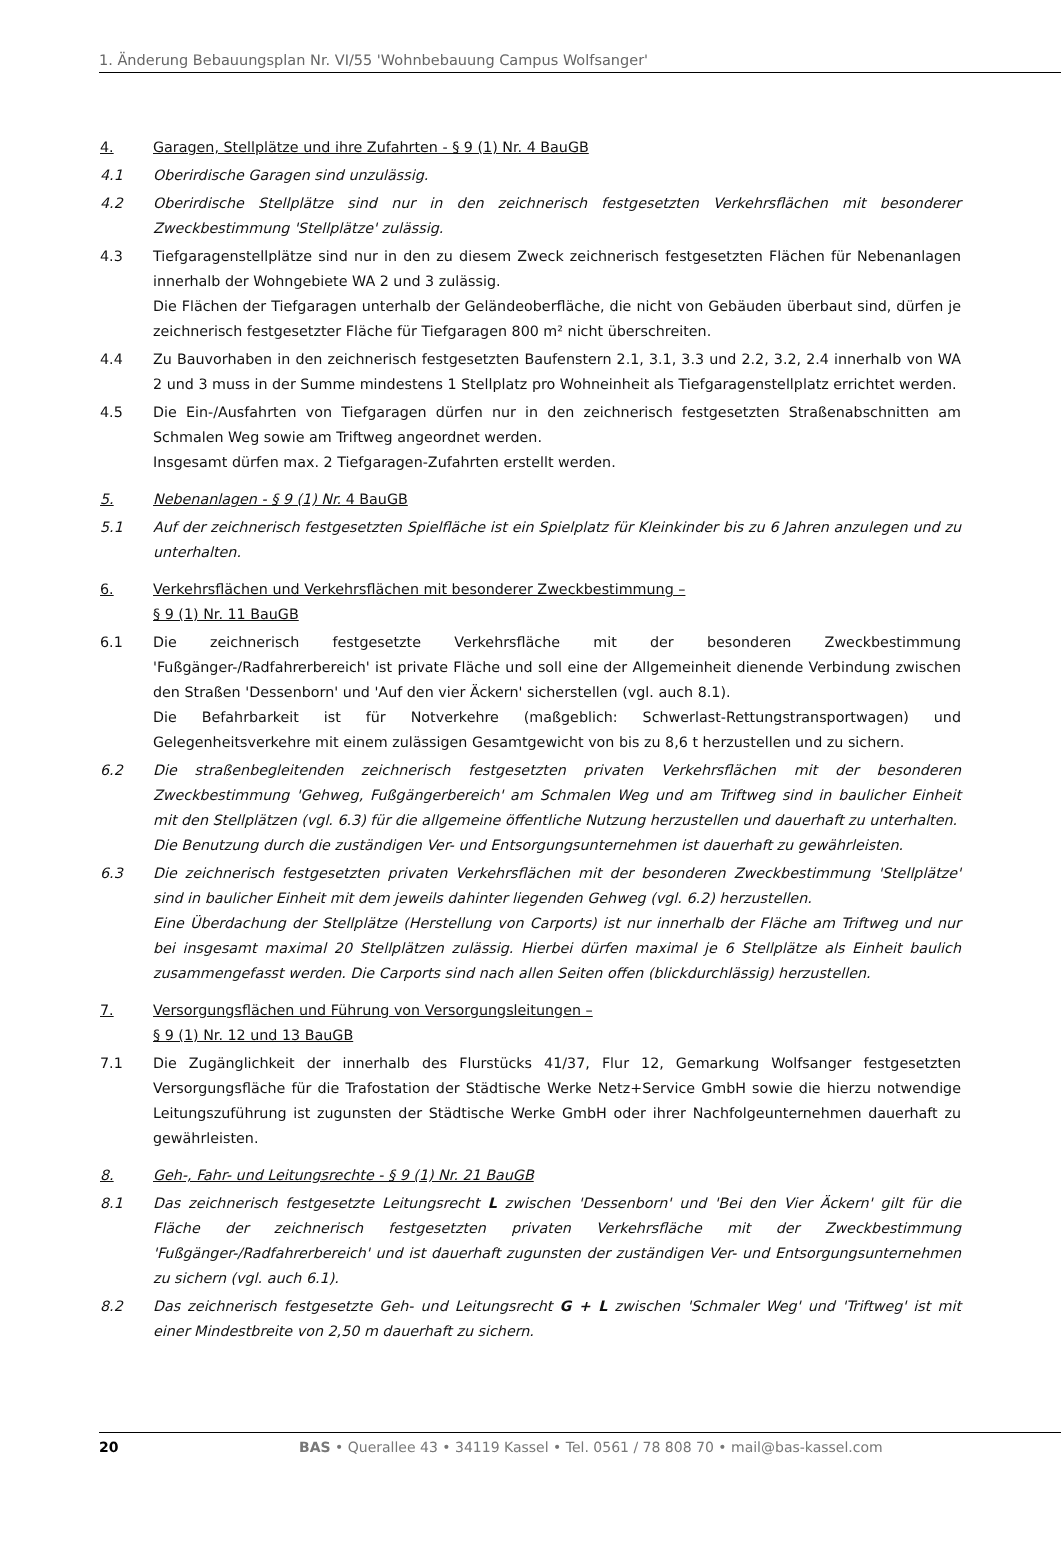1. Änderung Bebauungsplan Nr. VI/55 'Wohnbebauung Campus Wolfsanger'
4. Garagen, Stellplätze und ihre Zufahrten - § 9 (1) Nr. 4 BauGB
4.1 Oberirdische Garagen sind unzulässig.
4.2 Oberirdische Stellplätze sind nur in den zeichnerisch festgesetzten Verkehrsflächen mit besonderer Zweckbestimmung 'Stellplätze' zulässig.
4.3 Tiefgaragenstellplätze sind nur in den zu diesem Zweck zeichnerisch festgesetzten Flächen für Nebenanlagen innerhalb der Wohngebiete WA 2 und 3 zulässig.
Die Flächen der Tiefgaragen unterhalb der Geländeoberfläche, die nicht von Gebäuden überbaut sind, dürfen je zeichnerisch festgesetzter Fläche für Tiefgaragen 800 m² nicht überschreiten.
4.4 Zu Bauvorhaben in den zeichnerisch festgesetzten Baufenstern 2.1, 3.1, 3.3 und 2.2, 3.2, 2.4 innerhalb von WA 2 und 3 muss in der Summe mindestens 1 Stellplatz pro Wohneinheit als Tiefgaragenstellplatz errichtet werden.
4.5 Die Ein-/Ausfahrten von Tiefgaragen dürfen nur in den zeichnerisch festgesetzten Straßenabschnitten am Schmalen Weg sowie am Triftweg angeordnet werden.
Insgesamt dürfen max. 2 Tiefgaragen-Zufahrten erstellt werden.
5. Nebenanlagen - § 9 (1) Nr. 4 BauGB
5.1 Auf der zeichnerisch festgesetzten Spielfläche ist ein Spielplatz für Kleinkinder bis zu 6 Jahren anzulegen und zu unterhalten.
6. Verkehrsflächen und Verkehrsflächen mit besonderer Zweckbestimmung –
§ 9 (1) Nr. 11 BauGB
6.1 Die zeichnerisch festgesetzte Verkehrsfläche mit der besonderen Zweckbestimmung 'Fußgänger-/Radfahrerbereich' ist private Fläche und soll eine der Allgemeinheit dienende Verbindung zwischen den Straßen 'Dessenborn' und 'Auf den vier Äckern' sicherstellen (vgl. auch 8.1).
Die Befahrbarkeit ist für Notverkehre (maßgeblich: Schwerlast-Rettungstransportwagen) und Gelegenheitsverkehre mit einem zulässigen Gesamtgewicht von bis zu 8,6 t herzustellen und zu sichern.
6.2 Die straßenbegleitenden zeichnerisch festgesetzten privaten Verkehrsflächen mit der besonderen Zweckbestimmung 'Gehweg, Fußgängerbereich' am Schmalen Weg und am Triftweg sind in baulicher Einheit mit den Stellplätzen (vgl. 6.3) für die allgemeine öffentliche Nutzung herzustellen und dauerhaft zu unterhalten.
Die Benutzung durch die zuständigen Ver- und Entsorgungsunternehmen ist dauerhaft zu gewährleisten.
6.3 Die zeichnerisch festgesetzten privaten Verkehrsflächen mit der besonderen Zweckbestimmung 'Stellplätze' sind in baulicher Einheit mit dem jeweils dahinter liegenden Gehweg (vgl. 6.2) herzustellen.
Eine Überdachung der Stellplätze (Herstellung von Carports) ist nur innerhalb der Fläche am Triftweg und nur bei insgesamt maximal 20 Stellplätzen zulässig. Hierbei dürfen maximal je 6 Stellplätze als Einheit baulich zusammengefasst werden. Die Carports sind nach allen Seiten offen (blickdurchlässig) herzustellen.
7. Versorgungsflächen und Führung von Versorgungsleitungen –
§ 9 (1) Nr. 12 und 13 BauGB
7.1 Die Zugänglichkeit der innerhalb des Flurstücks 41/37, Flur 12, Gemarkung Wolfsanger festgesetzten Versorgungsfläche für die Trafostation der Städtische Werke Netz+Service GmbH sowie die hierzu notwendige Leitungszuführung ist zugunsten der Städtische Werke GmbH oder ihrer Nachfolgeunternehmen dauerhaft zu gewährleisten.
8. Geh-, Fahr- und Leitungsrechte - § 9 (1) Nr. 21 BauGB
8.1 Das zeichnerisch festgesetzte Leitungsrecht L zwischen 'Dessenborn' und 'Bei den Vier Äckern' gilt für die Fläche der zeichnerisch festgesetzten privaten Verkehrsfläche mit der Zweckbestimmung 'Fußgänger-/Radfahrerbereich' und ist dauerhaft zugunsten der zuständigen Ver- und Entsorgungsunternehmen zu sichern (vgl. auch 6.1).
8.2 Das zeichnerisch festgesetzte Geh- und Leitungsrecht G + L zwischen 'Schmaler Weg' und 'Triftweg' ist mit einer Mindestbreite von 2,50 m dauerhaft zu sichern.
20 BAS • Querallee 43 • 34119 Kassel • Tel. 0561 / 78 808 70 • mail@bas-kassel.com